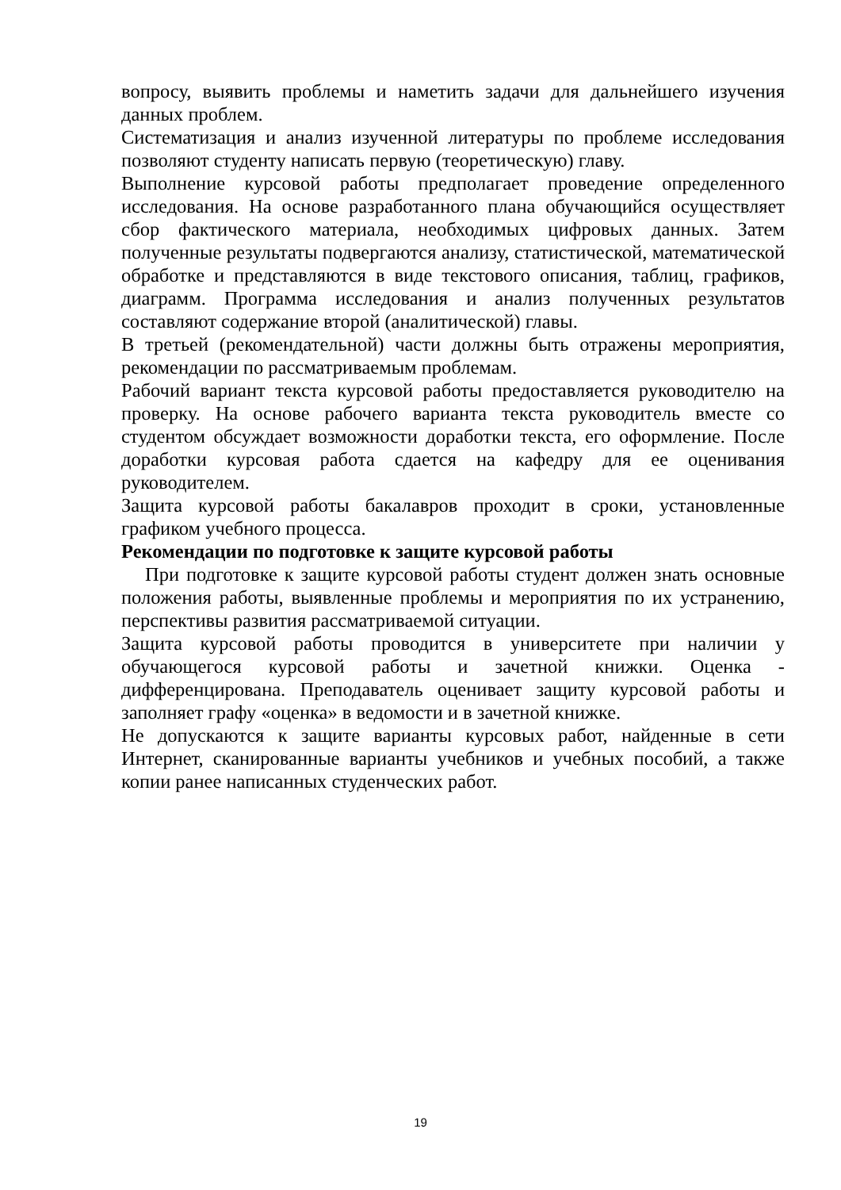вопросу, выявить проблемы и наметить задачи для дальнейшего изучения данных проблем.
Систематизация и анализ изученной литературы по проблеме исследования позволяют студенту написать первую (теоретическую) главу.
Выполнение курсовой работы предполагает проведение определенного исследования. На основе разработанного плана обучающийся осуществляет сбор фактического материала, необходимых цифровых данных. Затем полученные результаты подвергаются анализу, статистической, математической обработке и представляются в виде текстового описания, таблиц, графиков, диаграмм. Программа исследования и анализ полученных результатов составляют содержание второй (аналитической) главы.
В третьей (рекомендательной) части должны быть отражены мероприятия, рекомендации по рассматриваемым проблемам.
Рабочий вариант текста курсовой работы предоставляется руководителю на проверку. На основе рабочего варианта текста руководитель вместе со студентом обсуждает возможности доработки текста, его оформление. После доработки курсовая работа сдается на кафедру для ее оценивания руководителем.
Защита курсовой работы бакалавров проходит в сроки, установленные графиком учебного процесса.
Рекомендации по подготовке к защите курсовой работы
При подготовке к защите курсовой работы студент должен знать основные положения работы, выявленные проблемы и мероприятия по их устранению, перспективы развития рассматриваемой ситуации.
Защита курсовой работы проводится в университете при наличии у обучающегося курсовой работы и зачетной книжки. Оценка - дифференцирована. Преподаватель оценивает защиту курсовой работы и заполняет графу «оценка» в ведомости и в зачетной книжке.
Не допускаются к защите варианты курсовых работ, найденные в сети Интернет, сканированные варианты учебников и учебных пособий, а также копии ранее написанных студенческих работ.
19